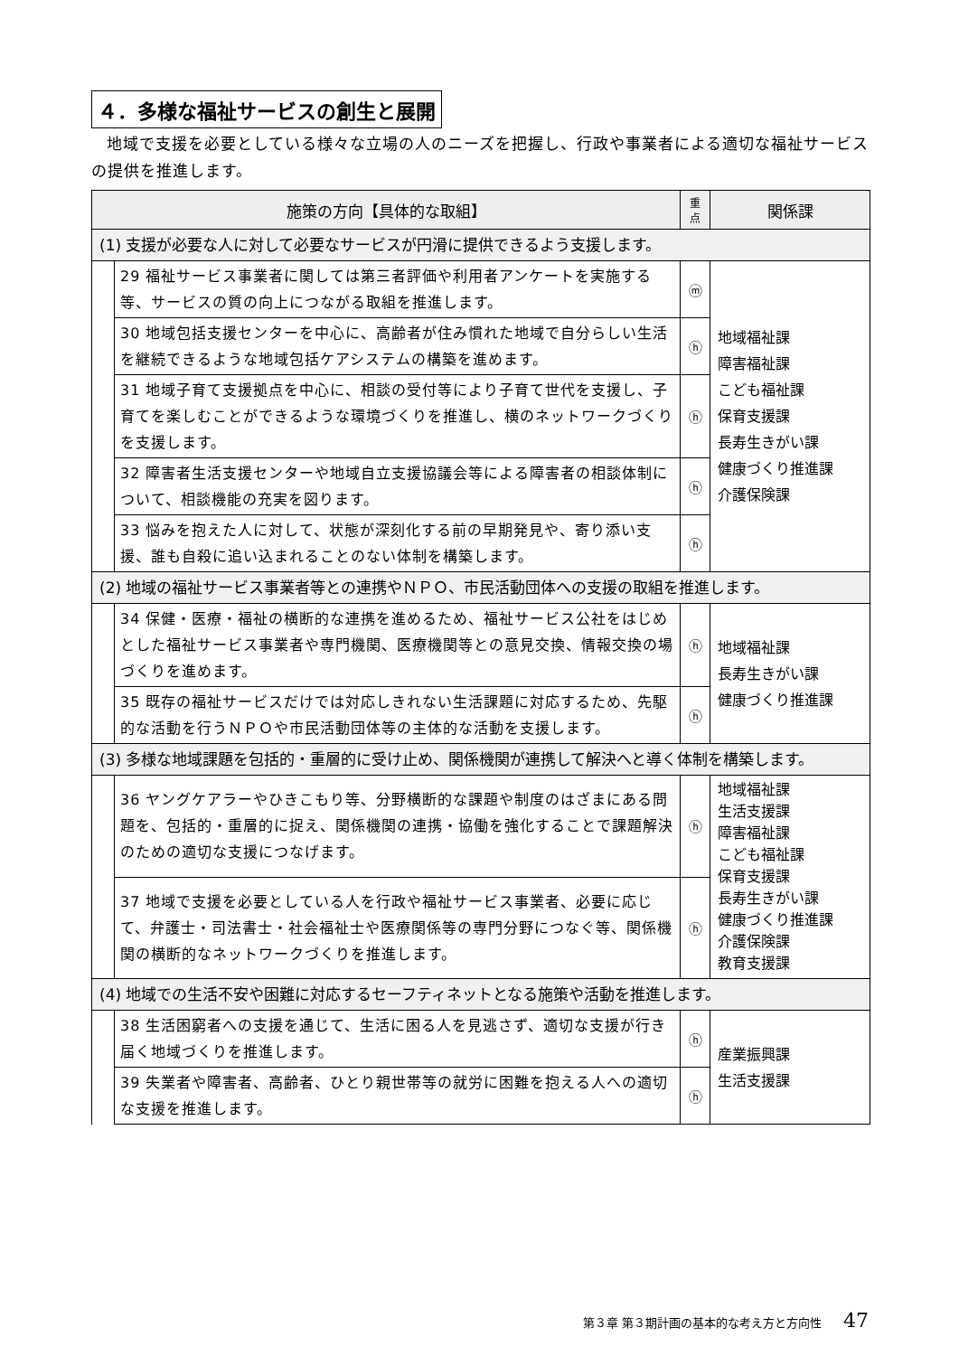４．多様な福祉サービスの創生と展開
地域で支援を必要としている様々な立場の人のニーズを把握し、行政や事業者による適切な福祉サービスの提供を推進します。
| 施策の方向【具体的な取組】 | | 重 点 | 関係課 |
| --- | --- | --- | --- |
| (1) 支援が必要な人に対して必要なサービスが円滑に提供できるよう支援します。 | | | |
| | 29 福祉サービス事業者に関しては第三者評価や利用者アンケートを実施する等、サービスの質の向上につながる取組を推進します。 | ⓜ | 地域福祉課 障害福祉課 こども福祉課 保育支援課 長寿生きがい課 健康づくり推進課 介護保険課 |
| | 30 地域包括支援センターを中心に、高齢者が住み慣れた地域で自分らしい生活を継続できるような地域包括ケアシステムの構築を進めます。 | ⓗ | |
| | 31 地域子育て支援拠点を中心に、相談の受付等により子育て世代を支援し、子育てを楽しむことができるような環境づくりを推進し、横のネットワークづくりを支援します。 | ⓗ | |
| | 32 障害者生活支援センターや地域自立支援協議会等による障害者の相談体制について、相談機能の充実を図ります。 | ⓗ | |
| | 33 悩みを抱えた人に対して、状態が深刻化する前の早期発見や、寄り添い支援、誰も自殺に追い込まれることのない体制を構築します。 | ⓗ | |
| (2) 地域の福祉サービス事業者等との連携やＮＰＯ、市民活動団体への支援の取組を推進します。 | | | |
| | 34 保健・医療・福祉の横断的な連携を進めるため、福祉サービス公社をはじめとした福祉サービス事業者や専門機関、医療機関等との意見交換、情報交換の場づくりを進めます。 | ⓗ | 地域福祉課 長寿生きがい課 健康づくり推進課 |
| | 35 既存の福祉サービスだけでは対応しきれない生活課題に対応するため、先駆的な活動を行うＮＰＯや市民活動団体等の主体的な活動を支援します。 | ⓗ | |
| (3) 多様な地域課題を包括的・重層的に受け止め、関係機関が連携して解決へと導く体制を構築します。 | | | |
| | 36 ヤングケアラーやひきこもり等、分野横断的な課題や制度のはざまにある問題を、包括的・重層的に捉え、関係機関の連携・協働を強化することで課題解決のための適切な支援につなげます。 | ⓗ | 地域福祉課 生活支援課 障害福祉課 こども福祉課 保育支援課 長寿生きがい課 健康づくり推進課 介護保険課 教育支援課 |
| | 37 地域で支援を必要としている人を行政や福祉サービス事業者、必要に応じて、弁護士・司法書士・社会福祉士や医療関係等の専門分野につなぐ等、関係機関の横断的なネットワークづくりを推進します。 | ⓗ | |
| (4) 地域での生活不安や困難に対応するセーフティネットとなる施策や活動を推進します。 | | | |
| | 38 生活困窮者への支援を通じて、生活に困る人を見逃さず、適切な支援が行き届く地域づくりを推進します。 | ⓗ | 産業振興課 生活支援課 |
| | 39 失業者や障害者、高齢者、ひとり親世帯等の就労に困難を抱える人への適切な支援を推進します。 | ⓗ | |
第３章 第３期計画の基本的な考え方と方向性 47